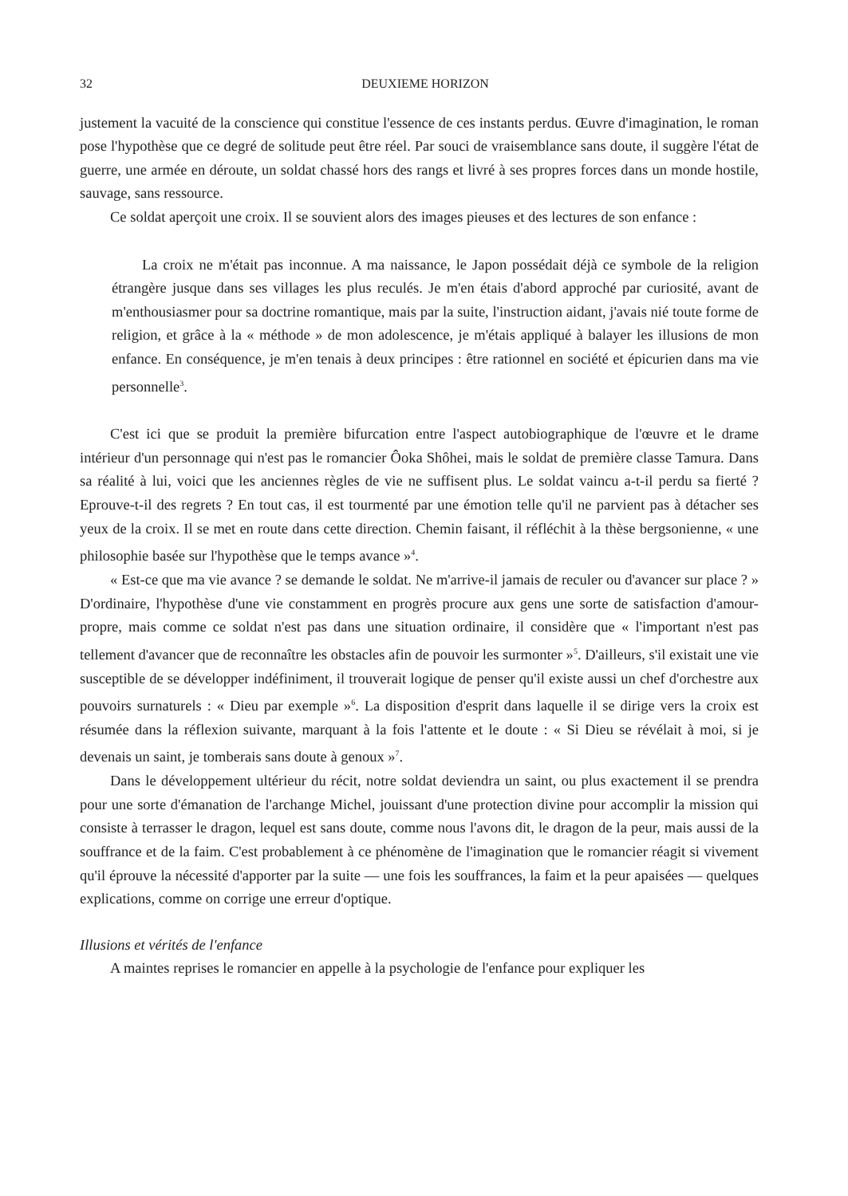32 DEUXIEME HORIZON
justement la vacuité de la conscience qui constitue l'essence de ces instants perdus. Œuvre d'imagination, le roman pose l'hypothèse que ce degré de solitude peut être réel. Par souci de vraisemblance sans doute, il suggère l'état de guerre, une armée en déroute, un soldat chassé hors des rangs et livré à ses propres forces dans un monde hostile, sauvage, sans ressource.
Ce soldat aperçoit une croix. Il se souvient alors des images pieuses et des lectures de son enfance :
La croix ne m'était pas inconnue. A ma naissance, le Japon possédait déjà ce symbole de la religion étrangère jusque dans ses villages les plus reculés. Je m'en étais d'abord approché par curiosité, avant de m'enthousiasmer pour sa doctrine romantique, mais par la suite, l'instruction aidant, j'avais nié toute forme de religion, et grâce à la « méthode » de mon adolescence, je m'étais appliqué à balayer les illusions de mon enfance. En conséquence, je m'en tenais à deux principes : être rationnel en société et épicurien dans ma vie personnelle<sup>3</sup>.
C'est ici que se produit la première bifurcation entre l'aspect autobiographique de l'œuvre et le drame intérieur d'un personnage qui n'est pas le romancier Ôoka Shôhei, mais le soldat de première classe Tamura. Dans sa réalité à lui, voici que les anciennes règles de vie ne suffisent plus. Le soldat vaincu a-t-il perdu sa fierté ? Eprouve-t-il des regrets ? En tout cas, il est tourmenté par une émotion telle qu'il ne parvient pas à détacher ses yeux de la croix. Il se met en route dans cette direction. Chemin faisant, il réfléchit à la thèse bergsonienne, « une philosophie basée sur l'hypothèse que le temps avance »<sup>4</sup>.
« Est-ce que ma vie avance ? se demande le soldat. Ne m'arrive-il jamais de reculer ou d'avancer sur place ? » D'ordinaire, l'hypothèse d'une vie constamment en progrès procure aux gens une sorte de satisfaction d'amour-propre, mais comme ce soldat n'est pas dans une situation ordinaire, il considère que « l'important n'est pas tellement d'avancer que de reconnaître les obstacles afin de pouvoir les surmonter »<sup>5</sup>. D'ailleurs, s'il existait une vie susceptible de se développer indéfiniment, il trouverait logique de penser qu'il existe aussi un chef d'orchestre aux pouvoirs surnaturels : « Dieu par exemple »<sup>6</sup>. La disposition d'esprit dans laquelle il se dirige vers la croix est résumée dans la réflexion suivante, marquant à la fois l'attente et le doute : « Si Dieu se révélait à moi, si je devenais un saint, je tomberais sans doute à genoux »<sup>7</sup>.
Dans le développement ultérieur du récit, notre soldat deviendra un saint, ou plus exactement il se prendra pour une sorte d'émanation de l'archange Michel, jouissant d'une protection divine pour accomplir la mission qui consiste à terrasser le dragon, lequel est sans doute, comme nous l'avons dit, le dragon de la peur, mais aussi de la souffrance et de la faim. C'est probablement à ce phénomène de l'imagination que le romancier réagit si vivement qu'il éprouve la nécessité d'apporter par la suite — une fois les souffrances, la faim et la peur apaisées — quelques explications, comme on corrige une erreur d'optique.
Illusions et vérités de l'enfance
A maintes reprises le romancier en appelle à la psychologie de l'enfance pour expliquer les